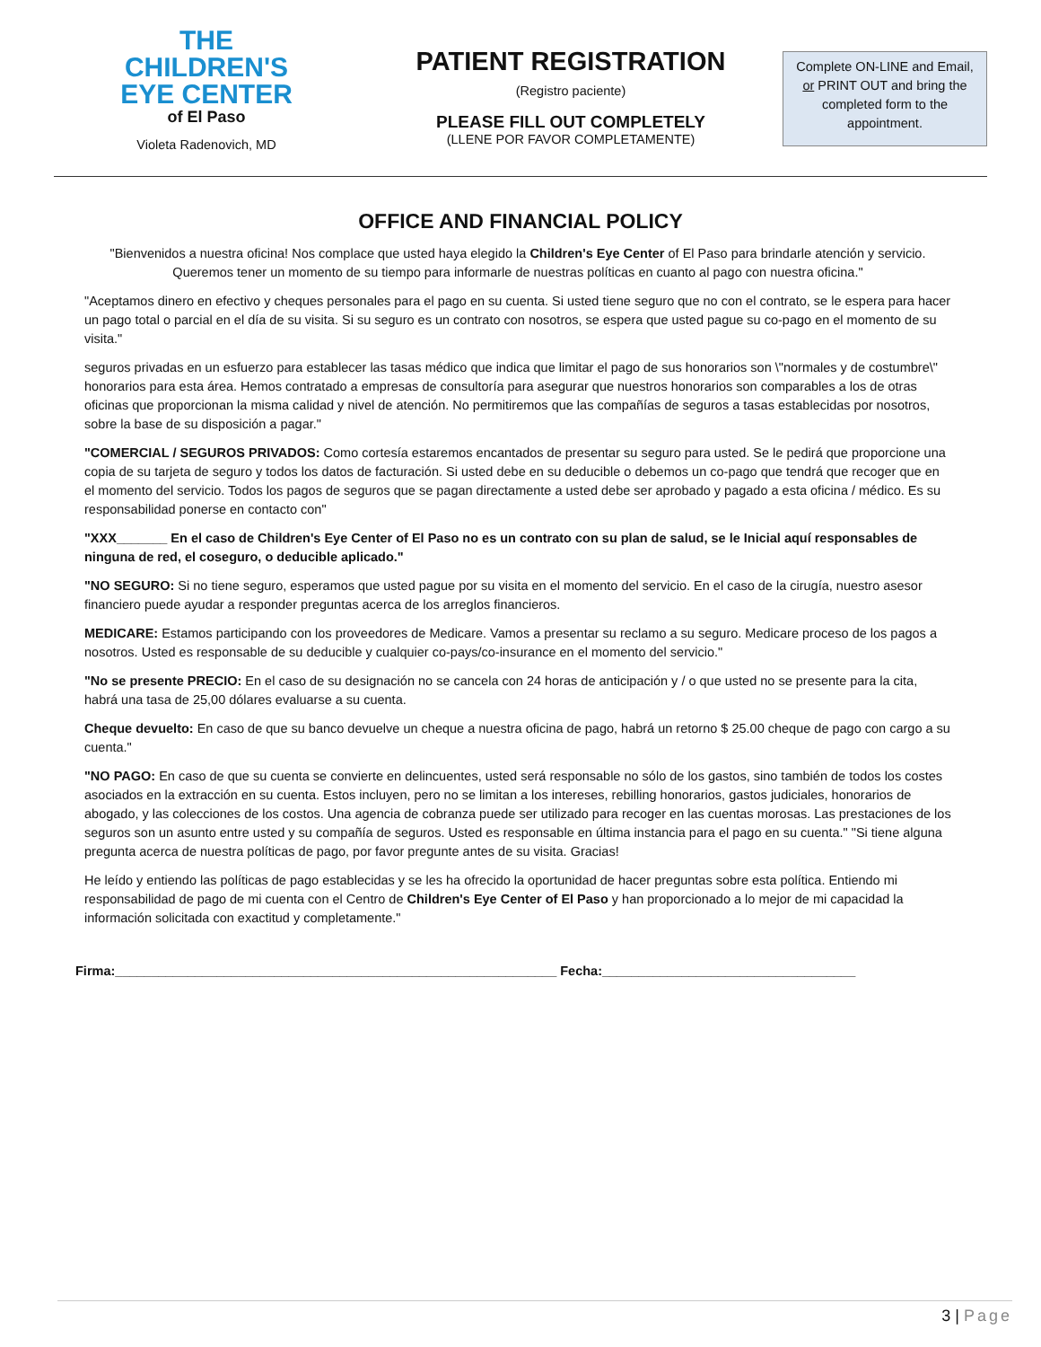THE
CHILDREN'S
EYE CENTER
of El Paso
Violeta Radenovich, MD
PATIENT REGISTRATION
(Registro paciente)
PLEASE FILL OUT COMPLETELY
(LLENE POR FAVOR COMPLETAMENTE)
Complete ON-LINE and Email, or PRINT OUT and bring the completed form to the appointment.
OFFICE AND FINANCIAL POLICY
"Bienvenidos a nuestra oficina! Nos complace que usted haya elegido la Children's Eye Center of El Paso para brindarle atención y servicio. Queremos tener un momento de su tiempo para informarle de nuestras políticas en cuanto al pago con nuestra oficina."
"Aceptamos dinero en efectivo y cheques personales para el pago en su cuenta. Si usted tiene seguro que no con el contrato, se le espera para hacer un pago total o parcial en el día de su visita. Si su seguro es un contrato con nosotros, se espera que usted pague su co-pago en el momento de su visita."
seguros privadas en un esfuerzo para establecer las tasas médico que indica que limitar el pago de sus honorarios son \"normales y de costumbre\" honorarios para esta área. Hemos contratado a empresas de consultoría para asegurar que nuestros honorarios son comparables a los de otras oficinas que proporcionan la misma calidad y nivel de atención. No permitiremos que las compañías de seguros a tasas establecidas por nosotros, sobre la base de su disposición a pagar."
"COMERCIAL / SEGUROS PRIVADOS: Como cortesía estaremos encantados de presentar su seguro para usted. Se le pedirá que proporcione una copia de su tarjeta de seguro y todos los datos de facturación. Si usted debe en su deducible o debemos un co-pago que tendrá que recoger que en el momento del servicio. Todos los pagos de seguros que se pagan directamente a usted debe ser aprobado y pagado a esta oficina / médico. Es su responsabilidad ponerse en contacto con"
"XXX_______ En el caso de Children's Eye Center of El Paso no es un contrato con su plan de salud, se le Inicial aquí responsables de ninguna de red, el coseguro, o deducible aplicado."
"NO SEGURO: Si no tiene seguro, esperamos que usted pague por su visita en el momento del servicio. En el caso de la cirugía, nuestro asesor financiero puede ayudar a responder preguntas acerca de los arreglos financieros.
MEDICARE: Estamos participando con los proveedores de Medicare. Vamos a presentar su reclamo a su seguro. Medicare proceso de los pagos a nosotros. Usted es responsable de su deducible y cualquier co-pays/co-insurance en el momento del servicio."
"No se presente PRECIO: En el caso de su designación no se cancela con 24 horas de anticipación y / o que usted no se presente para la cita, habrá una tasa de 25,00 dólares evaluarse a su cuenta.
Cheque devuelto: En caso de que su banco devuelve un cheque a nuestra oficina de pago, habrá un retorno $ 25.00 cheque de pago con cargo a su cuenta."
"NO PAGO: En caso de que su cuenta se convierte en delincuentes, usted será responsable no sólo de los gastos, sino también de todos los costes asociados en la extracción en su cuenta. Estos incluyen, pero no se limitan a los intereses, rebilling honorarios, gastos judiciales, honorarios de abogado, y las colecciones de los costos. Una agencia de cobranza puede ser utilizado para recoger en las cuentas morosas. Las prestaciones de los seguros son un asunto entre usted y su compañía de seguros. Usted es responsable en última instancia para el pago en su cuenta." "Si tiene alguna pregunta acerca de nuestra políticas de pago, por favor pregunte antes de su visita. Gracias!
He leído y entiendo las políticas de pago establecidas y se les ha ofrecido la oportunidad de hacer preguntas sobre esta política. Entiendo mi responsabilidad de pago de mi cuenta con el Centro de Children's Eye Center of El Paso y han proporcionado a lo mejor de mi capacidad la información solicitada con exactitud y completamente."
Firma:_____________________________________________________________ Fecha:___________________________________
3 | Page